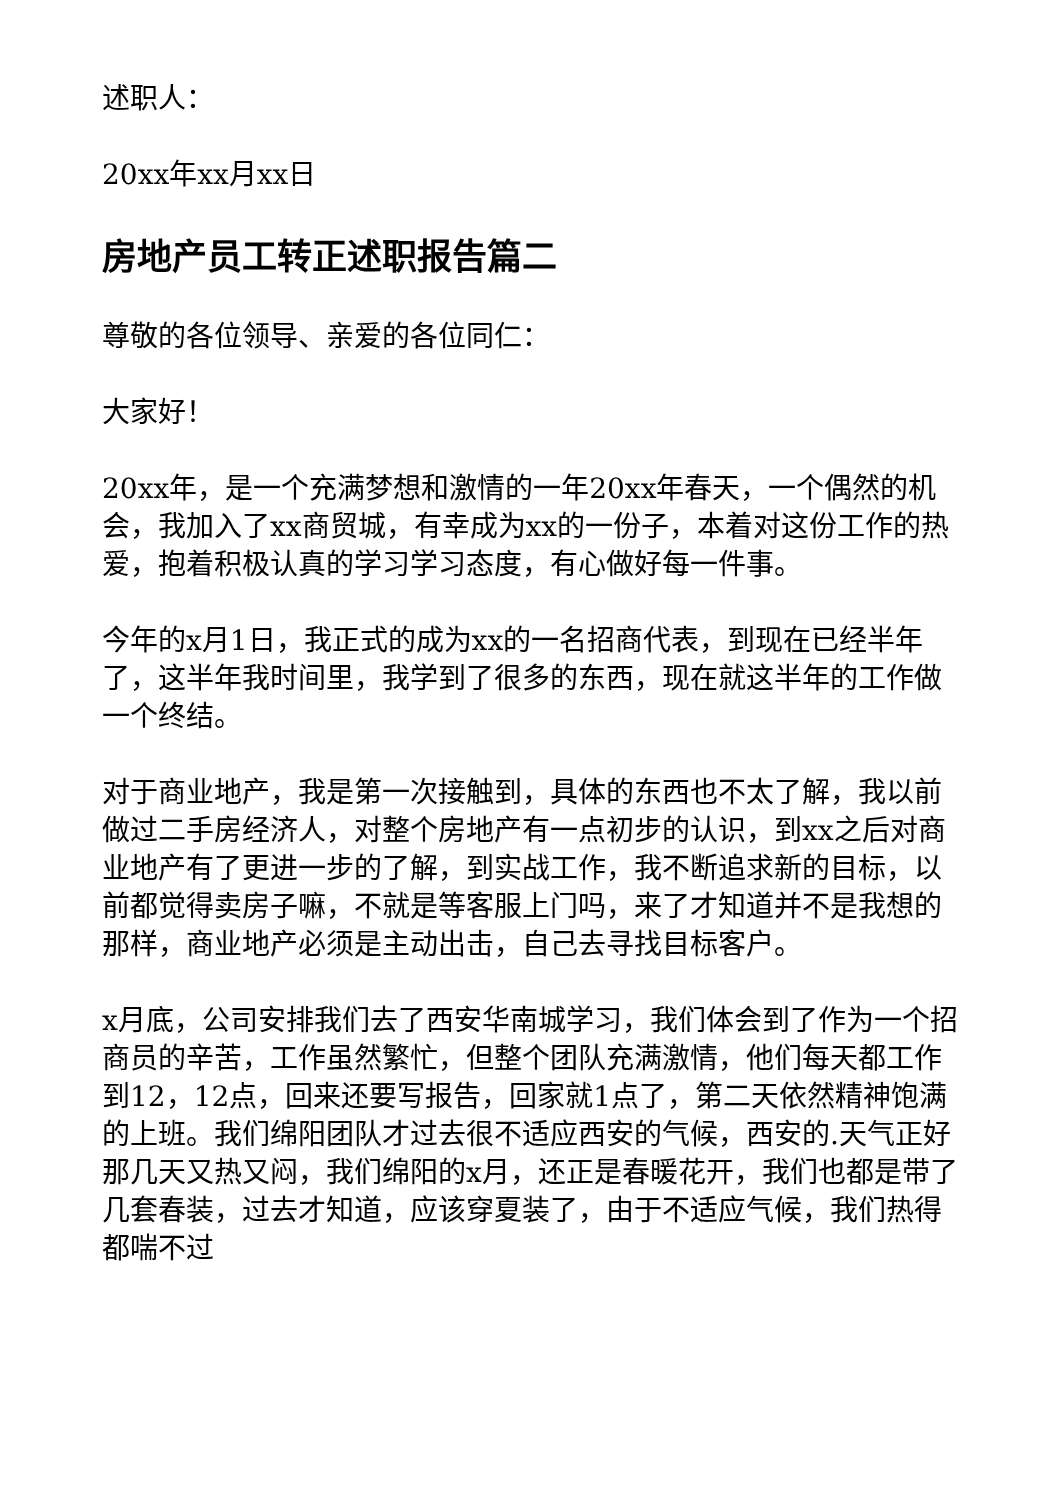述职人：
20xx年xx月xx日
房地产员工转正述职报告篇二
尊敬的各位领导、亲爱的各位同仁：
大家好！
20xx年，是一个充满梦想和激情的一年20xx年春天，一个偶然的机会，我加入了xx商贸城，有幸成为xx的一份子，本着对这份工作的热爱，抱着积极认真的学习学习态度，有心做好每一件事。
今年的x月1日，我正式的成为xx的一名招商代表，到现在已经半年了，这半年我时间里，我学到了很多的东西，现在就这半年的工作做一个终结。
对于商业地产，我是第一次接触到，具体的东西也不太了解，我以前做过二手房经济人，对整个房地产有一点初步的认识，到xx之后对商业地产有了更进一步的了解，到实战工作，我不断追求新的目标，以前都觉得卖房子嘛，不就是等客服上门吗，来了才知道并不是我想的那样，商业地产必须是主动出击，自己去寻找目标客户。
x月底，公司安排我们去了西安华南城学习，我们体会到了作为一个招商员的辛苦，工作虽然繁忙，但整个团队充满激情，他们每天都工作到12，12点，回来还要写报告，回家就1点了，第二天依然精神饱满的上班。我们绵阳团队才过去很不适应西安的气候，西安的.天气正好那几天又热又闷，我们绵阳的x月，还正是春暖花开，我们也都是带了几套春装，过去才知道，应该穿夏装了，由于不适应气候，我们热得都喘不过